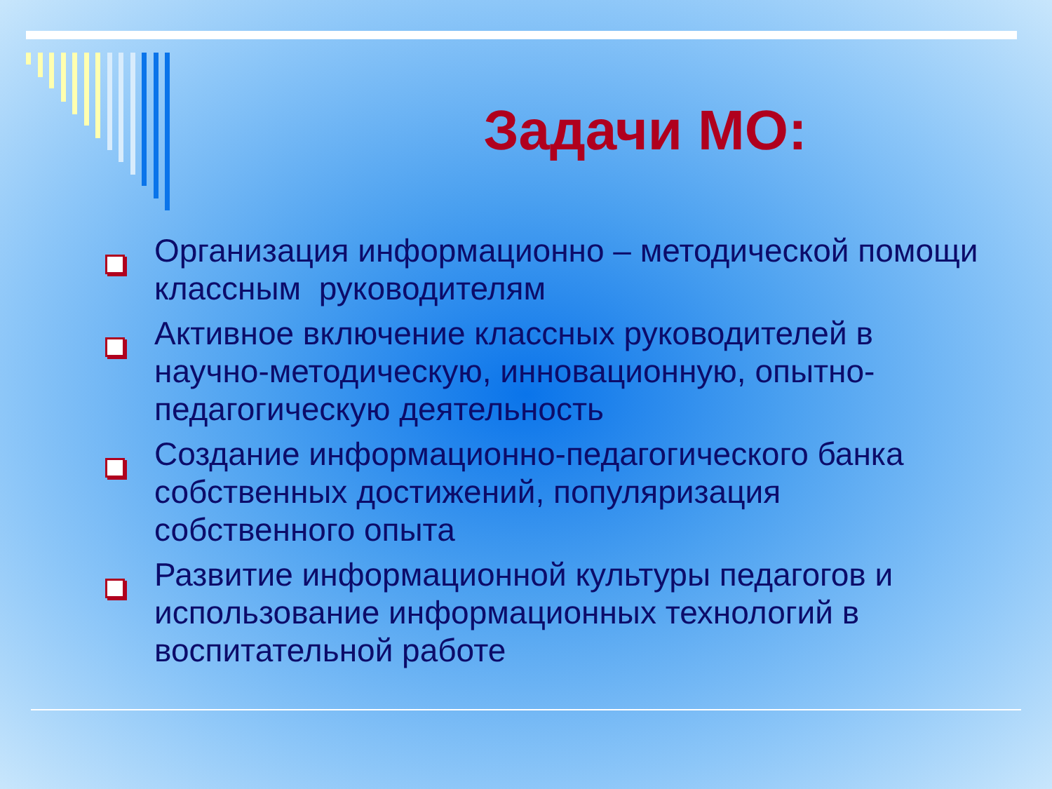Задачи МО:
Организация информационно – методической помощи классным руководителям
Активное включение классных руководителей в научно-методическую, инновационную, опытно-педагогическую деятельность
Создание информационно-педагогического банка собственных достижений, популяризация собственного опыта
Развитие информационной культуры педагогов и использование информационных технологий в воспитательной работе